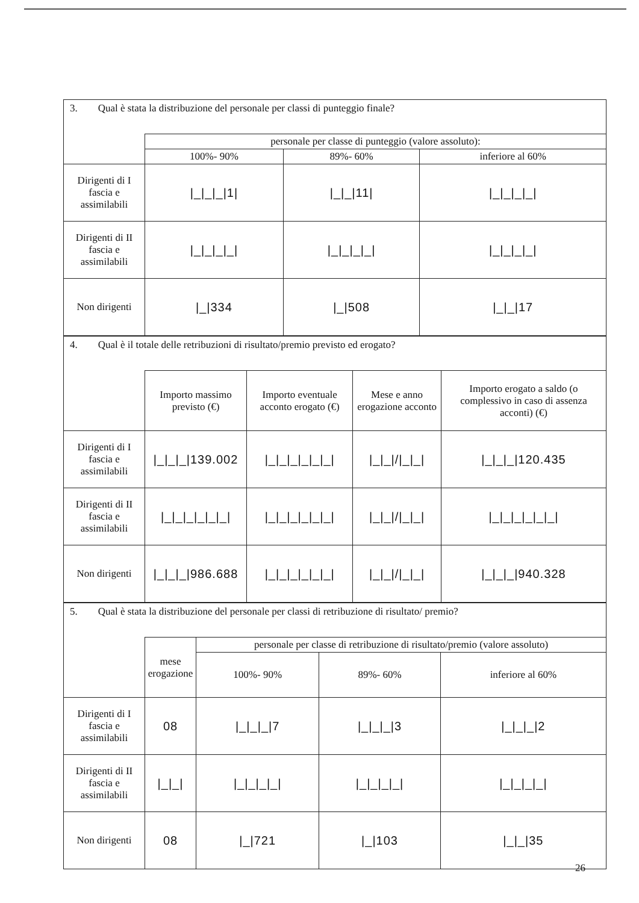| 3. Qual è stata la distribuzione del personale per classi di punteggio finale? | | | |
| | personale per classe di punteggio (valore assoluto): | | |
| | 100%- 90% | 89%- 60% | inferiore al 60% |
| Dirigenti di I fascia e assimilabili | /_/_/_/1/ | /_/_/11/ | /_/_/_/_/ |
| Dirigenti di II fascia e assimilabili | /_/_/_/_/ | /_/_/_/_/ | /_/_/_/_/ |
| Non dirigenti | /_/334 | /_/508 | /_/_/17 |
| 4. Qual è il totale delle retribuzioni di risultato/premio previsto ed erogato? | | | | |
| | Importo massimo previsto (€) | Importo eventuale acconto erogato (€) | Mese e anno erogazione acconto | Importo erogato a saldo (o complessivo in caso di assenza acconti) (€) |
| Dirigenti di I fascia e assimilabili | /_/_/_/139.002 | /_/_/_/_/_/_/ | /_/_///_/_/ | /_/_/_/120.435 |
| Dirigenti di II fascia e assimilabili | /_/_/_/_/_/_/ | /_/_/_/_/_/_/ | /_/_///_/_/ | /_/_/_/_/_/_/ |
| Non dirigenti | /_/_/_/986.688 | /_/_/_/_/_/_/ | /_/_///_/_/ | /_/_/_/940.328 |
| 5. Qual è stata la distribuzione del personale per classi di retribuzione di risultato/ premio? | | | | |
| | mese erogazione | personale per classe di retribuzione di risultato/premio (valore assoluto) | | |
| | | 100%- 90% | 89%- 60% | inferiore al 60% |
| Dirigenti di I fascia e assimilabili | 08 | /_/_/_/7 | /_/_/_/3 | /_/_/_/2 |
| Dirigenti di II fascia e assimilabili | /_/_/ | /_/_/_/_/ | /_/_/_/_/ | /_/_/_/_/ |
| Non dirigenti | 08 | /_/721 | /_/103 | /_/_/35 |
26